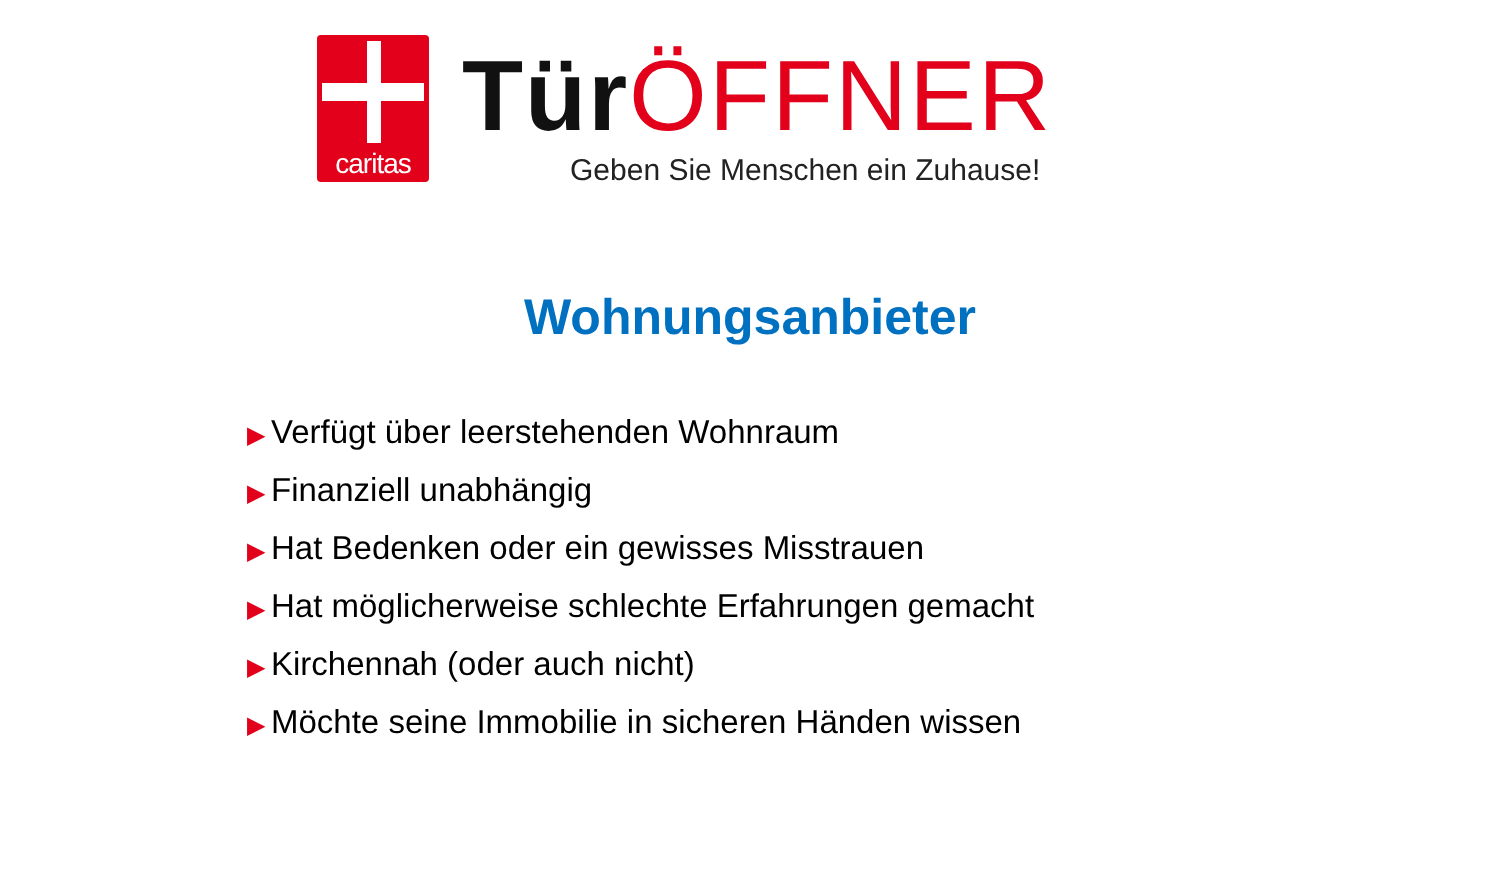caritas
Tür ÖFFNER
Geben Sie Menschen ein Zuhause!
Wohnungsanbieter
▶ Verfügt über leerstehenden Wohnraum
▶ Finanziell unabhängig
▶ Hat Bedenken oder ein gewisses Misstrauen
▶ Hat möglicherweise schlechte Erfahrungen gemacht
▶ Kirchennah (oder auch nicht)
▶ Möchte seine Immobilie in sicheren Händen wissen